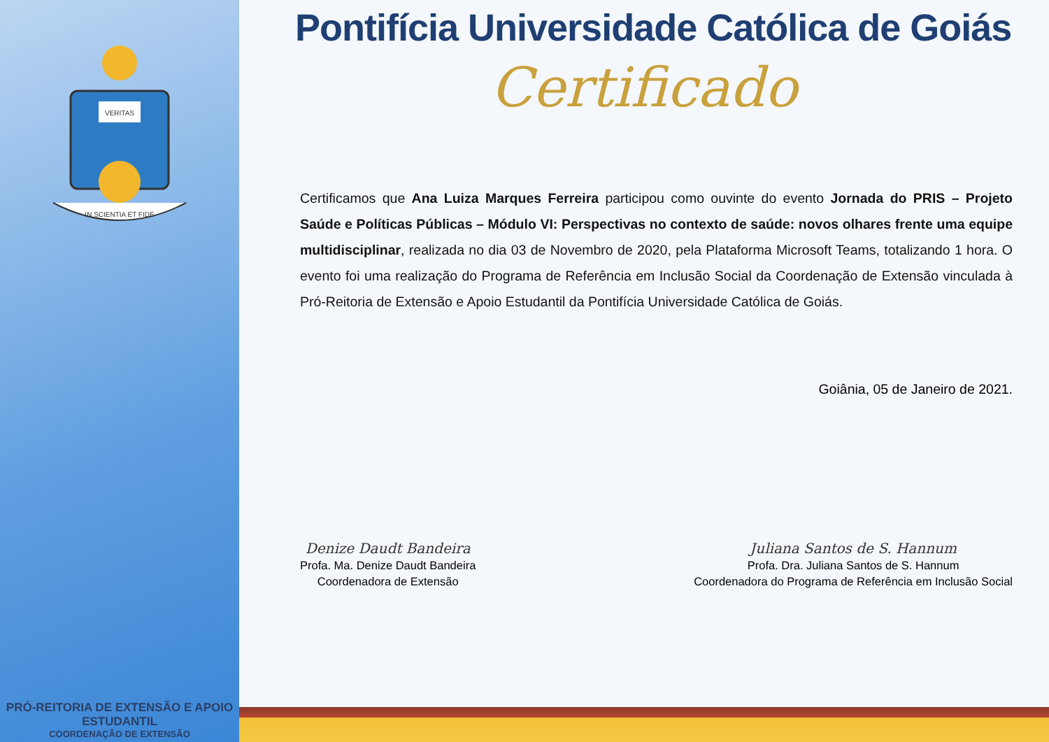VERITAS
IN SCIENTIA ET FIDE
PRÓ-REITORIA DE EXTENSÃO E APOIO ESTUDANTIL
COORDENAÇÃO DE EXTENSÃO
Pontifícia Universidade Católica de Goiás
Certificado
Certificamos que Ana Luiza Marques Ferreira participou como ouvinte do evento Jornada do PRIS – Projeto Saúde e Políticas Públicas – Módulo VI: Perspectivas no contexto de saúde: novos olhares frente uma equipe multidisciplinar, realizada no dia 03 de Novembro de 2020, pela Plataforma Microsoft Teams, totalizando 1 hora. O evento foi uma realização do Programa de Referência em Inclusão Social da Coordenação de Extensão vinculada à Pró-Reitoria de Extensão e Apoio Estudantil da Pontifícia Universidade Católica de Goiás.
Goiânia, 05 de Janeiro de 2021.
Denize Daudt Bandeira
Profa. Ma. Denize Daudt Bandeira
Coordenadora de Extensão
Juliana Santos de S. Hannum
Profa. Dra. Juliana Santos de S. Hannum
Coordenadora do Programa de Referência em Inclusão Social